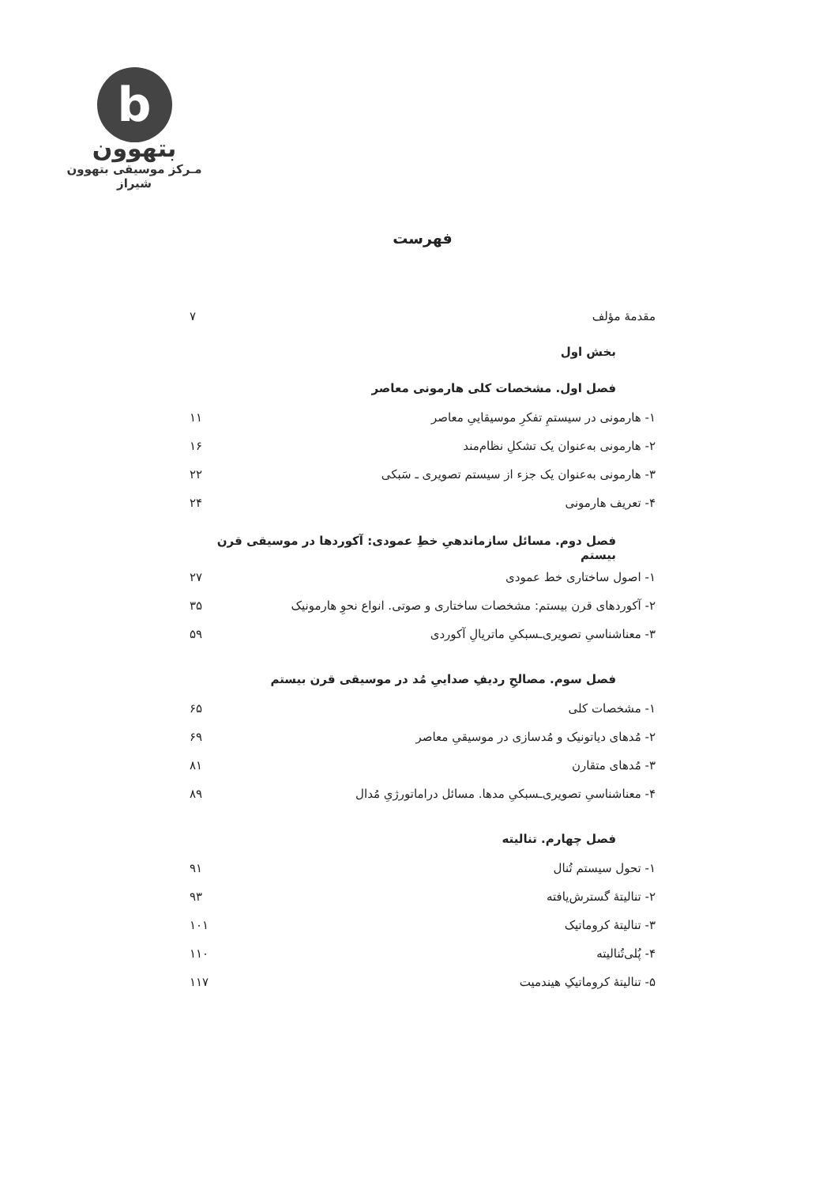b
بتهوون
مـرکز موسیقی بتهوون شیراز
فهرست
مقدمهٔ مؤلف ۷
بخش اول
فصل اول. مشخصات کلی هارمونی معاصر
۱- هارمونی در سیستمِ تفکرِ موسیقاییِ معاصر ۱۱
۲- هارمونی به‌عنوان یک تشکلِ نظام‌مند ۱۶
۳- هارمونی به‌عنوان یک جزء از سیستم تصویری ـ سَبکی ۲۲
۴- تعریف هارمونی ۲۴
فصل دوم. مسائل سازماندهیِ خطِ عمودی: آکوردها در موسیقی قرن بیستم
۱- اصول ساختاری خط عمودی ۲۷
۲- آکوردهای قرن بیستم: مشخصات ساختاری و صوتی. انواع نحوِ هارمونیک ۳۵
۳- معناشناسیِ تصویری‌ـسبکیِ ماتریالِ آکوردی ۵۹
فصل سوم. مصالحِ ردیفِ صداییِ مُد در موسیقی قرن بیستم
۱- مشخصات کلی ۶۵
۲- مُدهای دیاتونیک و مُدسازی در موسیقیِ معاصر ۶۹
۳- مُدهای متقارن ۸۱
۴- معناشناسیِ تصویری‌ـسبکیِ مدها. مسائل دراماتورژیِ مُدال ۸۹
فصل چهارم. تنالیته
۱- تحول سیستم تُنال ۹۱
۲- تنالیتهٔ گسترش‌یافته ۹۳
۳- تنالیتهٔ کروماتیک ۱۰۱
۴- پُلی‌تُنالیته ۱۱۰
۵- تنالیتهٔ کروماتیکِ هیندمیت ۱۱۷